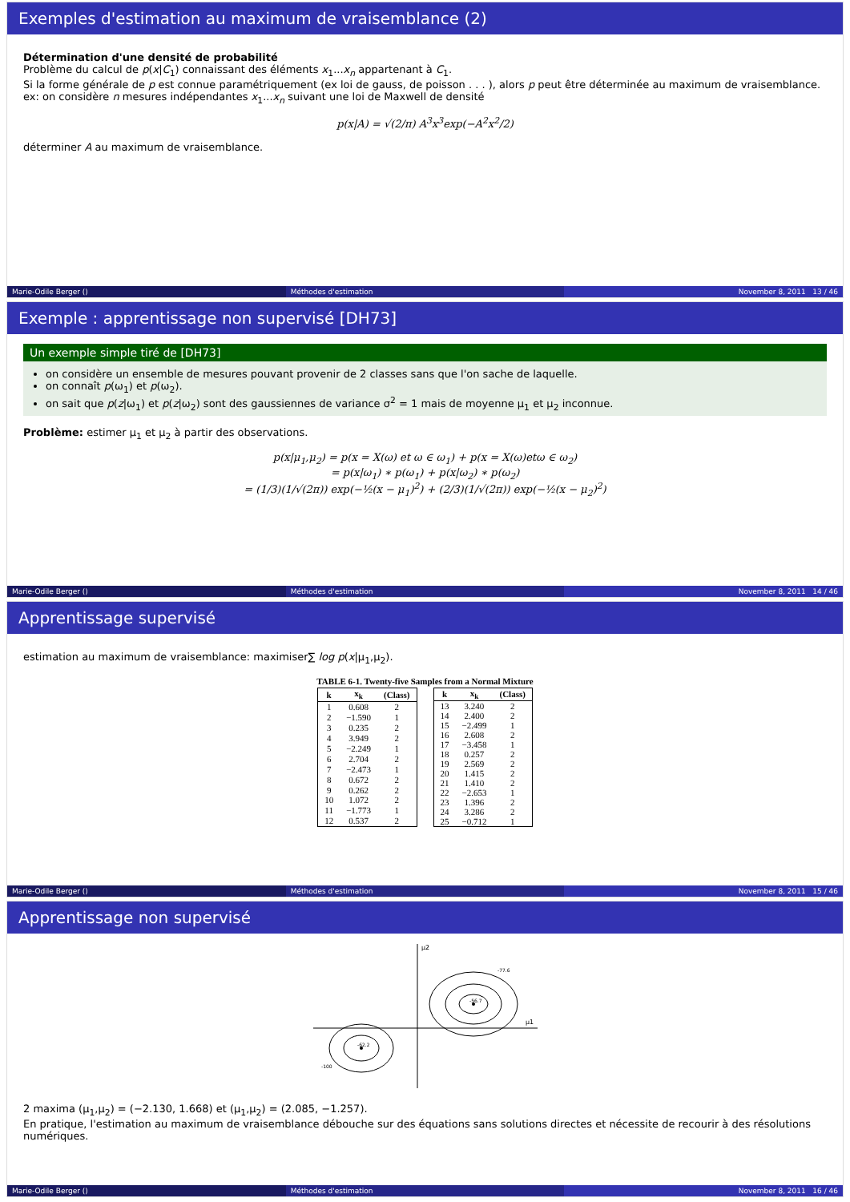Exemples d'estimation au maximum de vraisemblance (2)
Détermination d'une densité de probabilité
Problème du calcul de p(x|C<sub>1</sub>) connaissant des éléments x<sub>1</sub>...x<sub>n</sub> appartenant à C<sub>1</sub>.
Si la forme générale de p est connue paramétriquement (ex loi de gauss, de poisson . . . ), alors p peut être déterminée au maximum de vraisemblance.
ex: on considère n mesures indépendantes x<sub>1</sub>...x<sub>n</sub> suivant une loi de Maxwell de densité
p(x|A) = √(2/π) A<sup>3</sup>x<sup>3</sup>exp(−A<sup>2</sup>x<sup>2</sup>/2)
déterminer A au maximum de vraisemblance.
Marie-Odile Berger () Méthodes d'estimation November 8, 2011 13 / 46
Exemple : apprentissage non supervisé [DH73]
Un exemple simple tiré de [DH73]
on considère un ensemble de mesures pouvant provenir de 2 classes sans que l'on sache de laquelle.
on connaît p(ω<sub>1</sub>) et p(ω<sub>2</sub>).
on sait que p(z|ω<sub>1</sub>) et p(z|ω<sub>2</sub>) sont des gaussiennes de variance σ<sup>2</sup> = 1 mais de moyenne μ<sub>1</sub> et μ<sub>2</sub> inconnue.
Problème: estimer μ<sub>1</sub> et μ<sub>2</sub> à partir des observations.
p(x|μ<sub>1</sub>,μ<sub>2</sub>) = p(x = X(ω) et ω ∈ ω<sub>1</sub>) + p(x = X(ω)etω ∈ ω<sub>2</sub>)
= p(x|ω<sub>1</sub>) ∗ p(ω<sub>1</sub>) + p(x|ω<sub>2</sub>) ∗ p(ω<sub>2</sub>)
= (1/3)(1/√(2π)) exp(−½(x − μ<sub>1</sub>)<sup>2</sup>) + (2/3)(1/√(2π)) exp(−½(x − μ<sub>2</sub>)<sup>2</sup>)
Marie-Odile Berger () Méthodes d'estimation November 8, 2011 14 / 46
Apprentissage supervisé
estimation au maximum de vraisemblance: maximiser∑ log p(x|μ<sub>1</sub>,μ<sub>2</sub>).
TABLE 6-1. Twenty-five Samples from a Normal Mixture
| k | x<sub>k</sub> | (Class) |
| --- | --- | --- |
| 1 | 0.608 | 2 |
| 2 | −1.590 | 1 |
| 3 | 0.235 | 2 |
| 4 | 3.949 | 2 |
| 5 | −2.249 | 1 |
| 6 | 2.704 | 2 |
| 7 | −2.473 | 1 |
| 8 | 0.672 | 2 |
| 9 | 0.262 | 2 |
| 10 | 1.072 | 2 |
| 11 | −1.773 | 1 |
| 12 | 0.537 | 2 |
| k | x<sub>k</sub> | (Class) |
| --- | --- | --- |
| 13 | 3.240 | 2 |
| 14 | 2.400 | 2 |
| 15 | −2.499 | 1 |
| 16 | 2.608 | 2 |
| 17 | −3.458 | 1 |
| 18 | 0.257 | 2 |
| 19 | 2.569 | 2 |
| 20 | 1.415 | 2 |
| 21 | 1.410 | 2 |
| 22 | −2.653 | 1 |
| 23 | 1.396 | 2 |
| 24 | 3.286 | 2 |
| 25 | −0.712 | 1 |
Marie-Odile Berger () Méthodes d'estimation November 8, 2011 15 / 46
Apprentissage non supervisé
μ1
μ2
-56.7
-62.2
-77.6
-100
2 maxima (μ<sub>1</sub>,μ<sub>2</sub>) = (−2.130, 1.668) et (μ<sub>1</sub>,μ<sub>2</sub>) = (2.085, −1.257).
En pratique, l'estimation au maximum de vraisemblance débouche sur des équations sans solutions directes et nécessite de recourir à des résolutions numériques.
Marie-Odile Berger () Méthodes d'estimation November 8, 2011 16 / 46